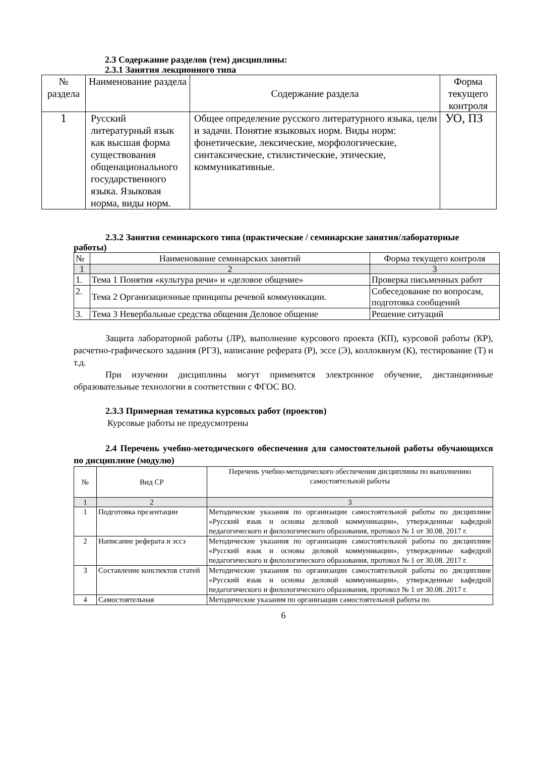2.3 Содержание разделов (тем) дисциплины:
2.3.1 Занятия лекционного типа
| № раздела | Наименование раздела | Содержание раздела | Форма текущего контроля |
| --- | --- | --- | --- |
| 1 | Русский литературный язык как высшая форма существования общенационального государственного языка. Языковая норма, виды норм. | Общее определение русского литературного языка, цели и задачи. Понятие языковых норм. Виды норм: фонетические, лексические, морфологические, синтаксические, стилистические, этические, коммуникативные. | УО, ПЗ |
2.3.2 Занятия семинарского типа (практические / семинарские занятия/лабораторные работы)
| № | Наименование семинарских занятий | Форма текущего контроля |
| 1 | 2 | 3 |
| 1. | Тема 1 Понятия «культура речи» и «деловое общение» | Проверка письменных работ |
| 2. | Тема 2 Организационные принципы речевой коммуникации. | Собеседование по вопросам, подготовка сообщений |
| 3. | Тема 3 Невербальные средства общения Деловое общение | Решение ситуаций |
Защита лабораторной работы (ЛР), выполнение курсового проекта (КП), курсовой работы (КР), расчетно-графического задания (РГЗ), написание реферата (Р), эссе (Э), коллоквиум (К), тестирование (Т) и т.д.
При изучении дисциплины могут применятся электронное обучение, дистанционные образовательные технологии в соответствии с ФГОС ВО.
2.3.3 Примерная тематика курсовых работ (проектов)
Курсовые работы не предусмотрены
2.4 Перечень учебно-методического обеспечения для самостоятельной работы обучающихся по дисциплине (модулю)
| № | Вид СР | Перечень учебно-методического обеспечения дисциплины по выполнению самостоятельной работы |
| 1 | 2 | 3 |
| 1 | Подготовка презентации | Методические указания по организации самостоятельной работы по дисциплине «Русский язык и основы деловой коммуникации», утвержденные кафедрой педагогического и филологического образования, протокол № 1 от 30.08. 2017 г. |
| 2 | Написание реферата и эссэ | Методические указания по организации самостоятельной работы по дисциплине «Русский язык и основы деловой коммуникации», утвержденные кафедрой педагогического и филологического образования, протокол № 1 от 30.08. 2017 г. |
| 3 | Составление конспектов статей | Методические указания по организации самостоятельной работы по дисциплине «Русский язык и основы деловой коммуникации», утвержденные кафедрой педагогического и филологического образования, протокол № 1 от 30.08. 2017 г. |
| 4 | Самостоятельная | Методические указания по организации самостоятельной работы по |
6